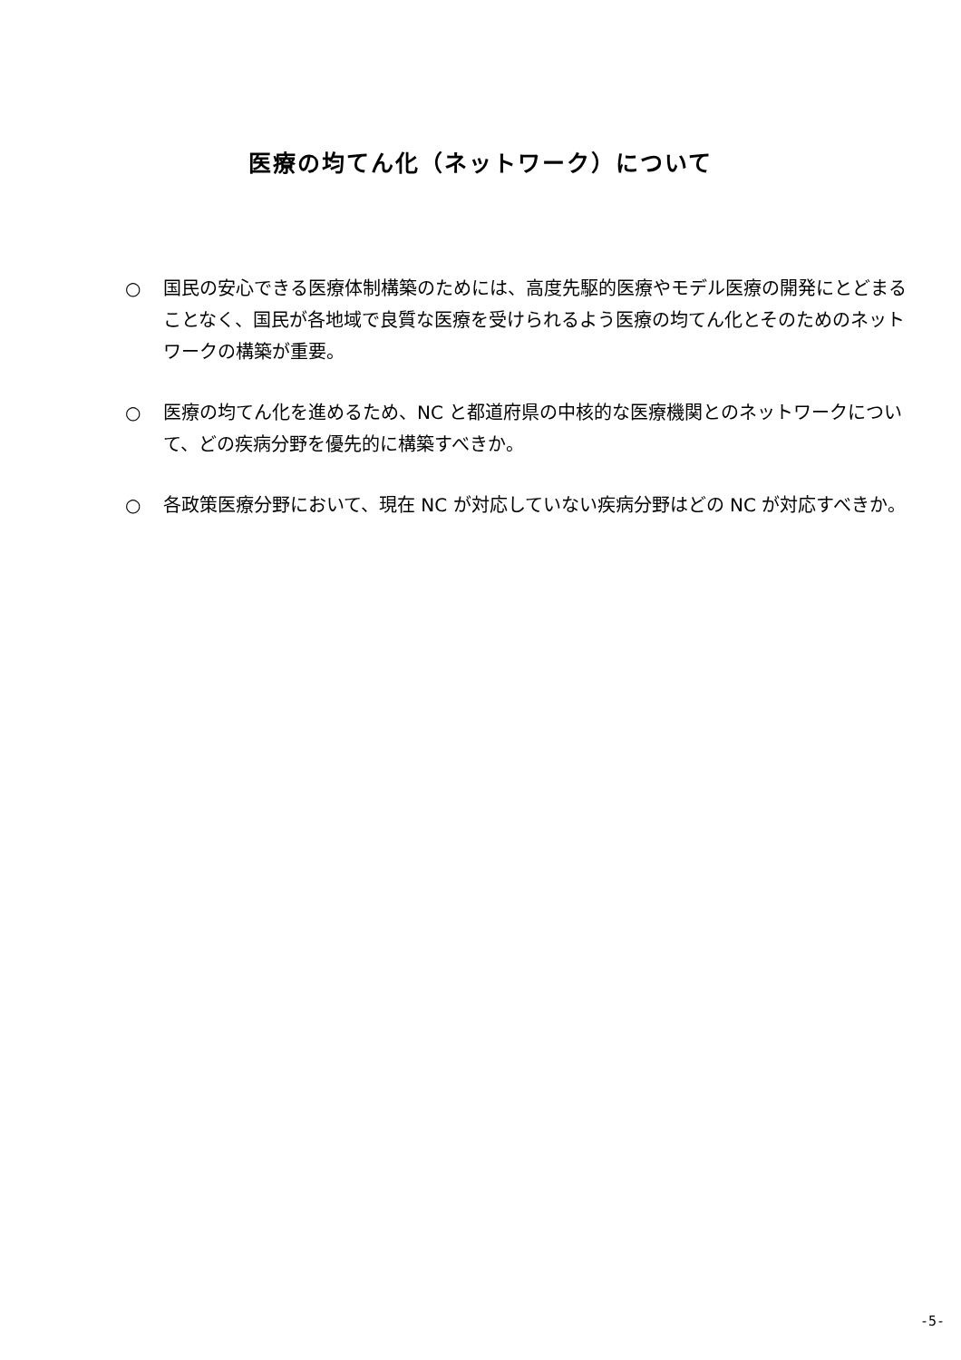医療の均てん化（ネットワーク）について
○ 国民の安心できる医療体制構築のためには、高度先駆的医療やモデル医療の開発にとどまることなく、国民が各地域で良質な医療を受けられるよう医療の均てん化とそのためのネットワークの構築が重要。
○ 医療の均てん化を進めるため、NC と都道府県の中核的な医療機関とのネットワークについて、どの疾病分野を優先的に構築すべきか。
○ 各政策医療分野において、現在 NC が対応していない疾病分野はどの NC が対応すべきか。
-5-